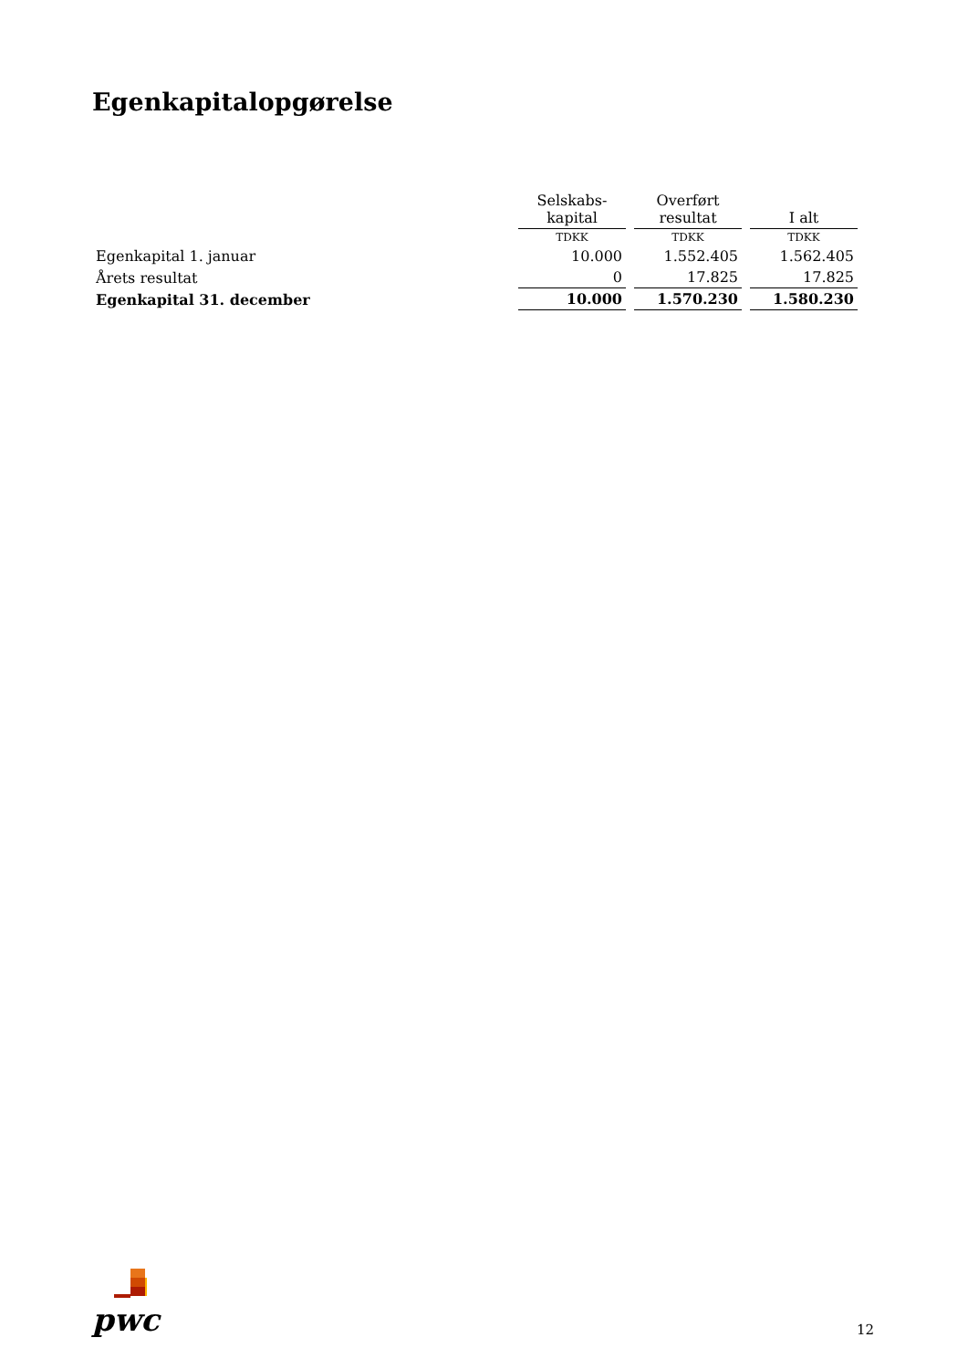Egenkapitalopgørelse
| | Selskabs- kapital | Overført resultat | I alt |
| --- | --- | --- | --- |
| | TDKK | TDKK | TDKK |
| Egenkapital 1. januar | 10.000 | 1.552.405 | 1.562.405 |
| Årets resultat | 0 | 17.825 | 17.825 |
| Egenkapital 31. december | 10.000 | 1.570.230 | 1.580.230 |
pwc
12